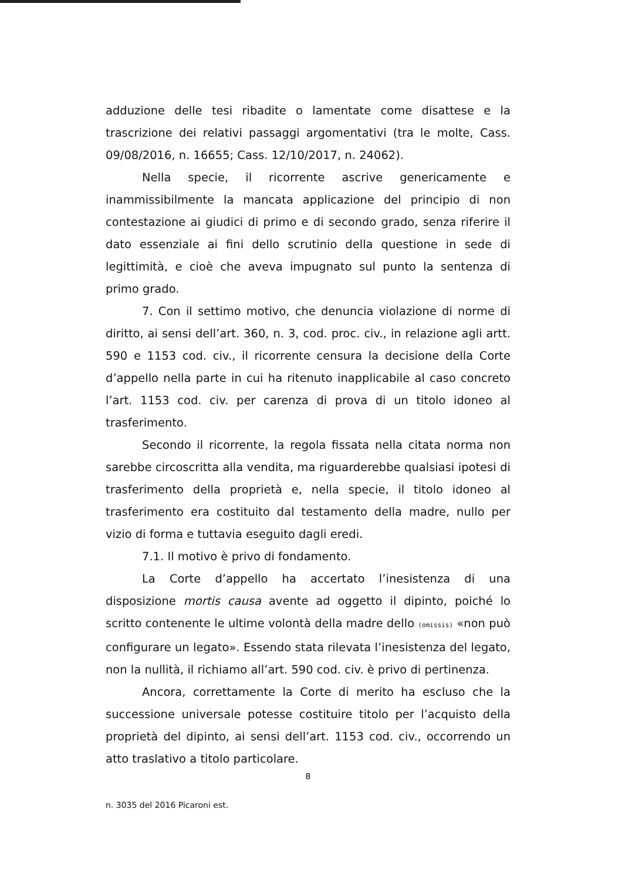adduzione delle tesi ribadite o lamentate come disattese e la trascrizione dei relativi passaggi argomentativi (tra le molte, Cass. 09/08/2016, n. 16655; Cass. 12/10/2017, n. 24062).
Nella specie, il ricorrente ascrive genericamente e inammissibilmente la mancata applicazione del principio di non contestazione ai giudici di primo e di secondo grado, senza riferire il dato essenziale ai fini dello scrutinio della questione in sede di legittimità, e cioè che aveva impugnato sul punto la sentenza di primo grado.
7. Con il settimo motivo, che denuncia violazione di norme di diritto, ai sensi dell’art. 360, n. 3, cod. proc. civ., in relazione agli artt. 590 e 1153 cod. civ., il ricorrente censura la decisione della Corte d’appello nella parte in cui ha ritenuto inapplicabile al caso concreto l’art. 1153 cod. civ. per carenza di prova di un titolo idoneo al trasferimento.
Secondo il ricorrente, la regola fissata nella citata norma non sarebbe circoscritta alla vendita, ma riguarderebbe qualsiasi ipotesi di trasferimento della proprietà e, nella specie, il titolo idoneo al trasferimento era costituito dal testamento della madre, nullo per vizio di forma e tuttavia eseguito dagli eredi.
7.1. Il motivo è privo di fondamento.
La Corte d’appello ha accertato l’inesistenza di una disposizione mortis causa avente ad oggetto il dipinto, poiché lo scritto contenente le ultime volontà della madre dello (omissis) «non può configurare un legato». Essendo stata rilevata l’inesistenza del legato, non la nullità, il richiamo all’art. 590 cod. civ. è privo di pertinenza.
Ancora, correttamente la Corte di merito ha escluso che la successione universale potesse costituire titolo per l’acquisto della proprietà del dipinto, ai sensi dell’art. 1153 cod. civ., occorrendo un atto traslativo a titolo particolare.
8
n. 3035 del 2016 Picaroni est.